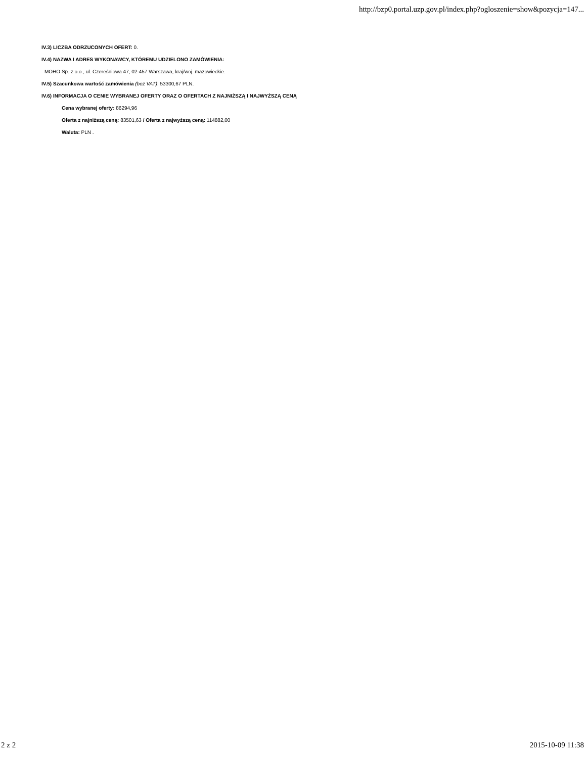http://bzp0.portal.uzp.gov.pl/index.php?ogloszenie=show&pozycja=147...
IV.3) LICZBA ODRZUCONYCH OFERT: 0.
IV.4) NAZWA I ADRES WYKONAWCY, KTÓREMU UDZIELONO ZAMÓWIENIA:
MOHO Sp. z o.o., ul. Czereśniowa 47, 02-457 Warszawa, kraj/woj. mazowieckie.
IV.5) Szacunkowa wartość zamówienia (bez VAT): 53300,67 PLN.
IV.6) INFORMACJA O CENIE WYBRANEJ OFERTY ORAZ O OFERTACH Z NAJNIŻSZĄ I NAJWYŻSZĄ CENĄ
Cena wybranej oferty: 86294,96
Oferta z najniższą ceną: 83501,63 / Oferta z najwyższą ceną: 114882,00
Waluta: PLN .
2 z 2 2015-10-09 11:38